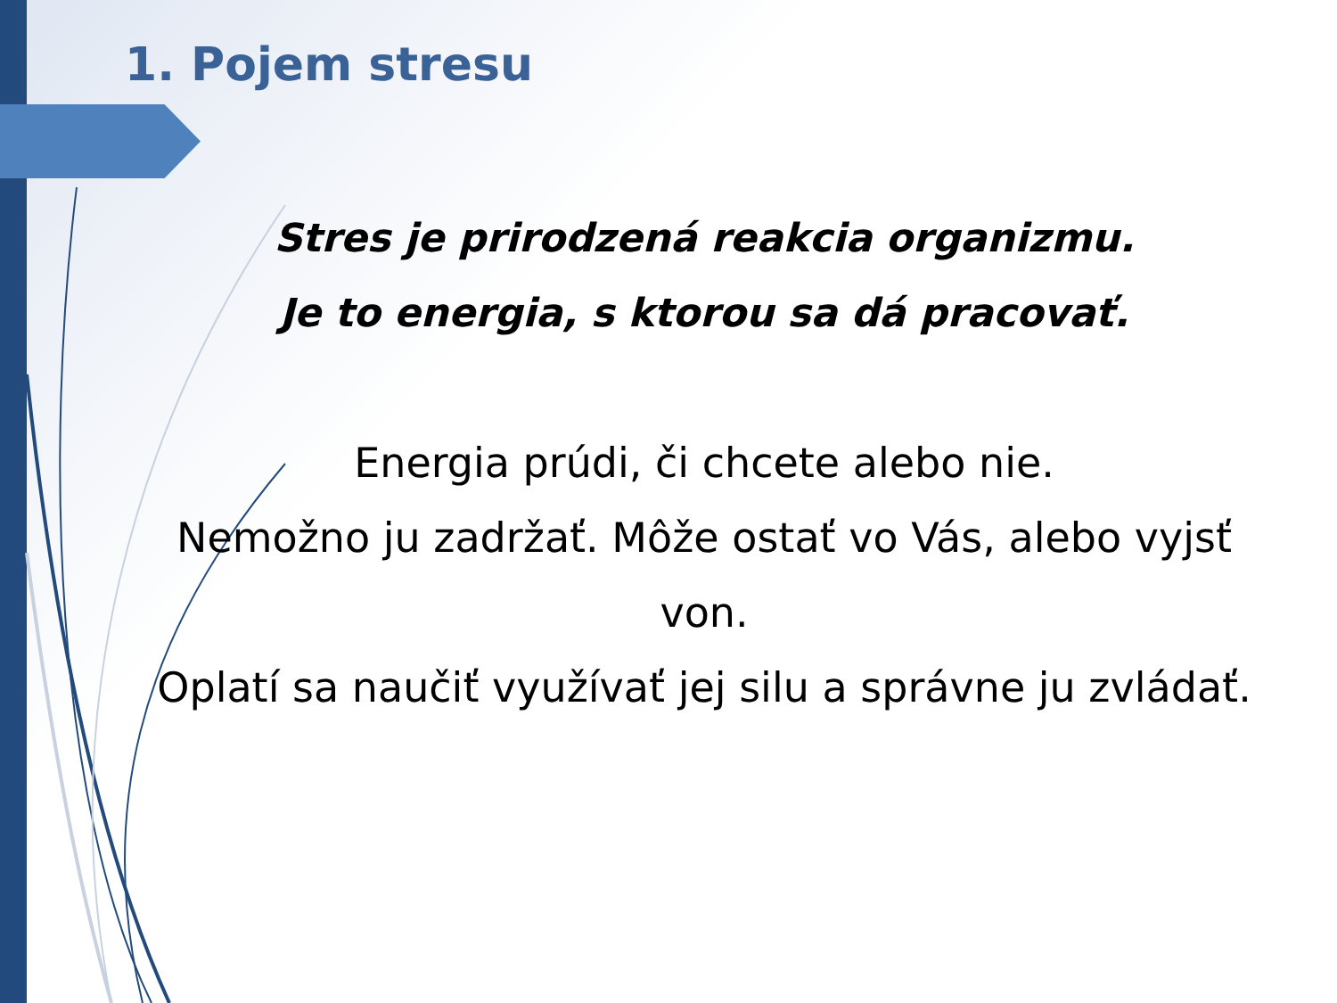1. Pojem stresu
Stres je prirodzená reakcia organizmu.
Je to energia, s ktorou sa dá pracovať.
Energia prúdi, či chcete alebo nie.
Nemožno ju zadržať. Môže ostať vo Vás, alebo vyjsť von.
Oplatí sa naučiť využívať jej silu a správne ju zvládať.